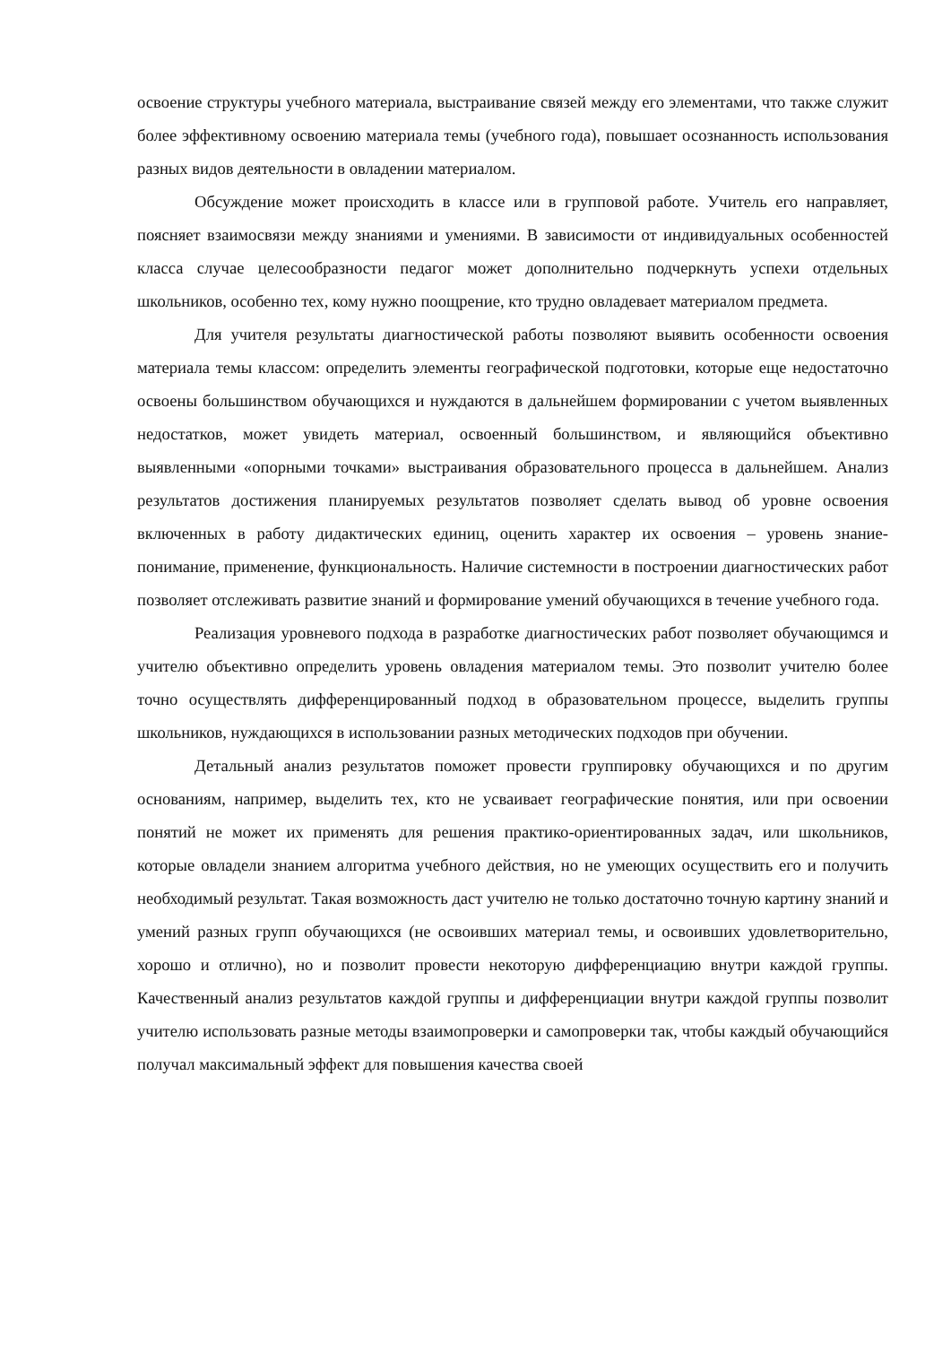освоение структуры учебного материала, выстраивание связей между его элементами, что также служит более эффективному освоению материала темы (учебного года), повышает осознанность использования разных видов деятельности в овладении материалом.
Обсуждение может происходить в классе или в групповой работе. Учитель его направляет, поясняет взаимосвязи между знаниями и умениями. В зависимости от индивидуальных особенностей класса случае целесообразности педагог может дополнительно подчеркнуть успехи отдельных школьников, особенно тех, кому нужно поощрение, кто трудно овладевает материалом предмета.
Для учителя результаты диагностической работы позволяют выявить особенности освоения материала темы классом: определить элементы географической подготовки, которые еще недостаточно освоены большинством обучающихся и нуждаются в дальнейшем формировании с учетом выявленных недостатков, может увидеть материал, освоенный большинством, и являющийся объективно выявленными «опорными точками» выстраивания образовательного процесса в дальнейшем. Анализ результатов достижения планируемых результатов позволяет сделать вывод об уровне освоения включенных в работу дидактических единиц, оценить характер их освоения – уровень знание-понимание, применение, функциональность. Наличие системности в построении диагностических работ позволяет отслеживать развитие знаний и формирование умений обучающихся в течение учебного года.
Реализация уровневого подхода в разработке диагностических работ позволяет обучающимся и учителю объективно определить уровень овладения материалом темы. Это позволит учителю более точно осуществлять дифференцированный подход в образовательном процессе, выделить группы школьников, нуждающихся в использовании разных методических подходов при обучении.
Детальный анализ результатов поможет провести группировку обучающихся и по другим основаниям, например, выделить тех, кто не усваивает географические понятия, или при освоении понятий не может их применять для решения практико-ориентированных задач, или школьников, которые овладели знанием алгоритма учебного действия, но не умеющих осуществить его и получить необходимый результат. Такая возможность даст учителю не только достаточно точную картину знаний и умений разных групп обучающихся (не освоивших материал темы, и освоивших удовлетворительно, хорошо и отлично), но и позволит провести некоторую дифференциацию внутри каждой группы. Качественный анализ результатов каждой группы и дифференциации внутри каждой группы позволит учителю использовать разные методы взаимопроверки и самопроверки так, чтобы каждый обучающийся получал максимальный эффект для повышения качества своей